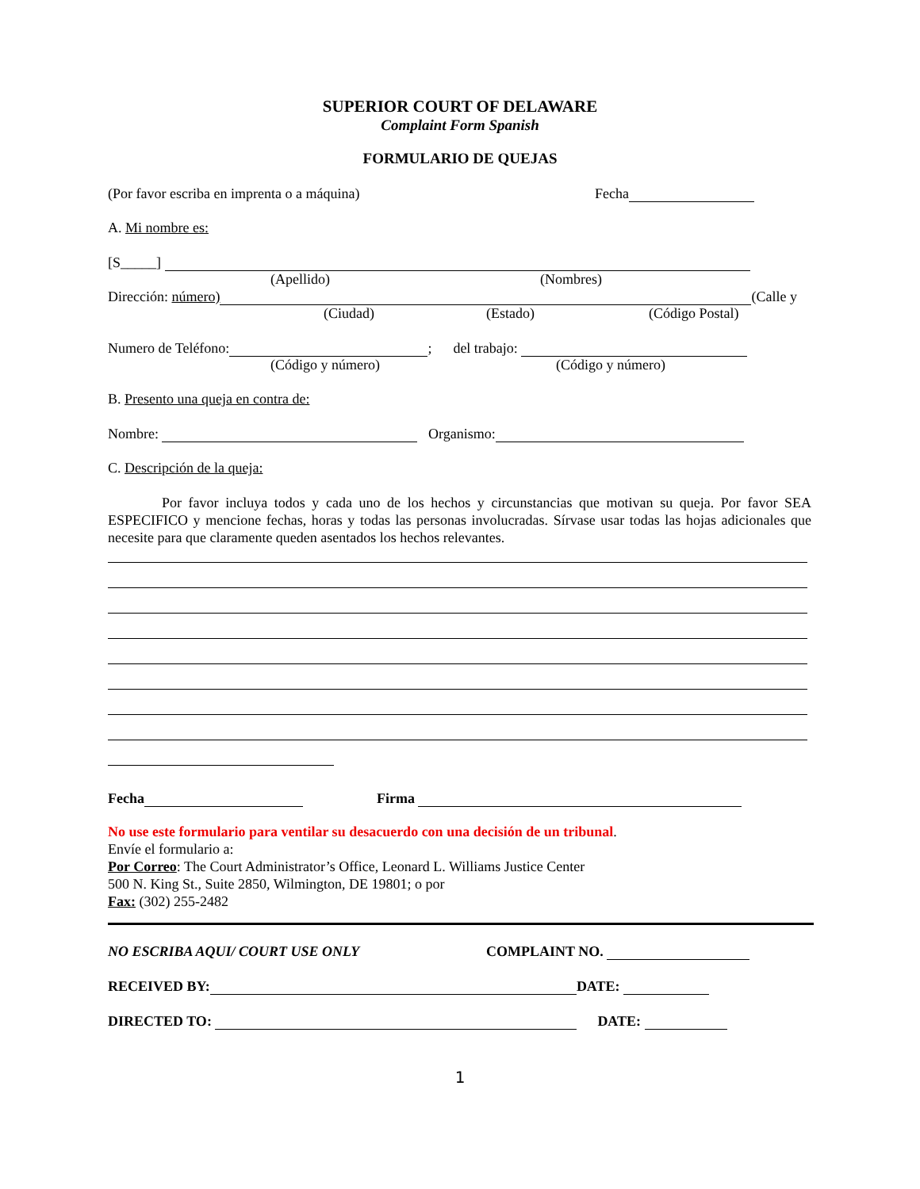SUPERIOR COURT OF DELAWARE
Complaint Form Spanish
FORMULARIO DE QUEJAS
(Por favor escriba en imprenta o a máquina) Fecha
A. Mi nombre es:
[S_____]
(Apellido) (Nombres)
Dirección: número) (Calle y
(Ciudad) (Estado) (Código Postal)
Numero de Teléfono: ; del trabajo:
(Código y número) (Código y número)
B. Presento una queja en contra de:
Nombre: Organismo:
C. Descripción de la queja:
Por favor incluya todos y cada uno de los hechos y circunstancias que motivan su queja. Por favor SEA ESPECIFICO y mencione fechas, horas y todas las personas involucradas. Sírvase usar todas las hojas adicionales que necesite para que claramente queden asentados los hechos relevantes.
Fecha Firma
No use este formulario para ventilar su desacuerdo con una decisión de un tribunal.
Envíe el formulario a:
Por Correo: The Court Administrator’s Office, Leonard L. Williams Justice Center
500 N. King St., Suite 2850, Wilmington, DE 19801; o por
Fax: (302) 255-2482
NO ESCRIBA AQUI/ COURT USE ONLY COMPLAINT NO.
RECEIVED BY: DATE:
DIRECTED TO: DATE:
1